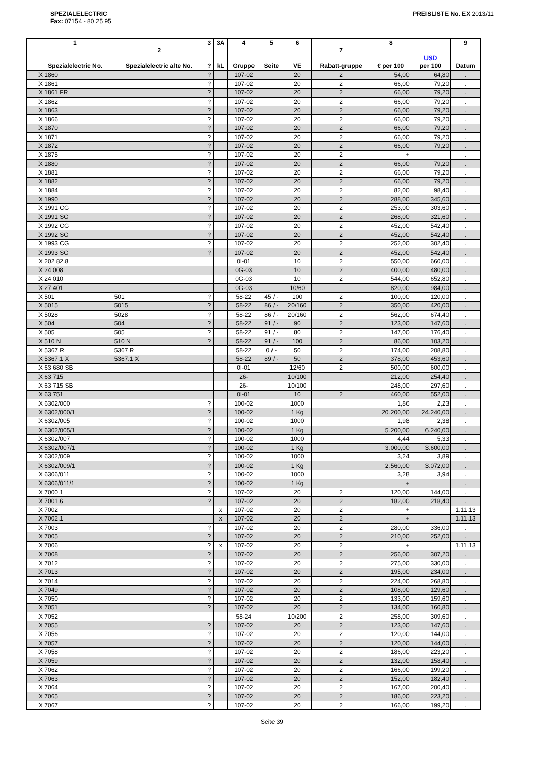SPEZIALELECTRIC
Fax: 07154 - 80 25 95
PREISLISTE No. EX 2013/11
| | 1 Spezialelectric No. | 2 Spezialelectric alte No. | 3 ? | 3A kL | 4 Gruppe | 5 Seite | 6 VE | 7 Rabatt-gruppe | 8 € per 100 | USD per 100 | 9 Datum |
| --- | --- | --- | --- | --- | --- | --- | --- | --- | --- | --- | --- |
| | X 1860 | | ? | | 107-02 | | 20 | 2 | 54,00 | 64,80 | . |
| | X 1861 | | ? | | 107-02 | | 20 | 2 | 66,00 | 79,20 | . |
| | X 1861 FR | | ? | | 107-02 | | 20 | 2 | 66,00 | 79,20 | . |
| | X 1862 | | ? | | 107-02 | | 20 | 2 | 66,00 | 79,20 | . |
| | X 1863 | | ? | | 107-02 | | 20 | 2 | 66,00 | 79,20 | . |
| | X 1866 | | ? | | 107-02 | | 20 | 2 | 66,00 | 79,20 | . |
| | X 1870 | | ? | | 107-02 | | 20 | 2 | 66,00 | 79,20 | . |
| | X 1871 | | ? | | 107-02 | | 20 | 2 | 66,00 | 79,20 | . |
| | X 1872 | | ? | | 107-02 | | 20 | 2 | 66,00 | 79,20 | . |
| | X 1875 | | ? | | 107-02 | | 20 | 2 | + | | . |
| | X 1880 | | ? | | 107-02 | | 20 | 2 | 66,00 | 79,20 | . |
| | X 1881 | | ? | | 107-02 | | 20 | 2 | 66,00 | 79,20 | . |
| | X 1882 | | ? | | 107-02 | | 20 | 2 | 66,00 | 79,20 | . |
| | X 1884 | | ? | | 107-02 | | 20 | 2 | 82,00 | 98,40 | . |
| | X 1990 | | ? | | 107-02 | | 20 | 2 | 288,00 | 345,60 | . |
| | X 1991 CG | | ? | | 107-02 | | 20 | 2 | 253,00 | 303,60 | . |
| | X 1991 SG | | ? | | 107-02 | | 20 | 2 | 268,00 | 321,60 | . |
| | X 1992 CG | | ? | | 107-02 | | 20 | 2 | 452,00 | 542,40 | . |
| | X 1992 SG | | ? | | 107-02 | | 20 | 2 | 452,00 | 542,40 | . |
| | X 1993 CG | | ? | | 107-02 | | 20 | 2 | 252,00 | 302,40 | . |
| | X 1993 SG | | ? | | 107-02 | | 20 | 2 | 452,00 | 542,40 | . |
| | X 202 82.8 | | | | 0I-01 | | 10 | 2 | 550,00 | 660,00 | . |
| | X 24 008 | | | | 0G-03 | | 10 | 2 | 400,00 | 480,00 | . |
| | X 24 010 | | | | 0G-03 | | 10 | 2 | 544,00 | 652,80 | . |
| | X 27 401 | | | | 0G-03 | | 10/60 | | 820,00 | 984,00 | . |
| | X 501 | 501 | ? | | 58-22 | 45 / - | 100 | 2 | 100,00 | 120,00 | . |
| | X 5015 | 5015 | ? | | 58-22 | 86 / - | 20/160 | 2 | 350,00 | 420,00 | . |
| | X 5028 | 5028 | ? | | 58-22 | 86 / - | 20/160 | 2 | 562,00 | 674,40 | . |
| | X 504 | 504 | ? | | 58-22 | 91 / - | 90 | 2 | 123,00 | 147,60 | . |
| | X 505 | 505 | ? | | 58-22 | 91 / - | 80 | 2 | 147,00 | 176,40 | . |
| | X 510 N | 510 N | ? | | 58-22 | 91 / - | 100 | 2 | 86,00 | 103,20 | . |
| | X 5367 R | 5367 R | | | 58-22 | 0 / - | 50 | 2 | 174,00 | 208,80 | . |
| | X 5367.1 X | 5367.1 X | | | 58-22 | 89 / - | 50 | 2 | 378,00 | 453,60 | . |
| | X 63 680 SB | | | | 0I-01 | | 12/60 | 2 | 500,00 | 600,00 | . |
| | X 63 715 | | | | 26- | | 10/100 | | 212,00 | 254,40 | . |
| | X 63 715 SB | | | | 26- | | 10/100 | | 248,00 | 297,60 | . |
| | X 63 751 | | | | 0I-01 | | 10 | 2 | 460,00 | 552,00 | . |
| | X 6302/000 | | ? | | 100-02 | | 1000 | | 1,86 | 2,23 | . |
| | X 6302/000/1 | | ? | | 100-02 | | 1 Kg | | 20.200,00 | 24.240,00 | . |
| | X 6302/005 | | ? | | 100-02 | | 1000 | | 1,98 | 2,38 | . |
| | X 6302/005/1 | | ? | | 100-02 | | 1 Kg | | 5.200,00 | 6.240,00 | . |
| | X 6302/007 | | ? | | 100-02 | | 1000 | | 4,44 | 5,33 | . |
| | X 6302/007/1 | | ? | | 100-02 | | 1 Kg | | 3.000,00 | 3.600,00 | . |
| | X 6302/009 | | ? | | 100-02 | | 1000 | | 3,24 | 3,89 | . |
| | X 6302/009/1 | | ? | | 100-02 | | 1 Kg | | 2.560,00 | 3.072,00 | . |
| | X 6306/011 | | ? | | 100-02 | | 1000 | | 3,28 | 3,94 | . |
| | X 6306/011/1 | | ? | | 100-02 | | 1 Kg | | + | | . |
| | X 7000.1 | | ? | | 107-02 | | 20 | 2 | 120,00 | 144,00 | . |
| | X 7001.6 | | ? | | 107-02 | | 20 | 2 | 182,00 | 218,40 | . |
| | X 7002 | | | x | 107-02 | | 20 | 2 | + | | 1.11.13 |
| | X 7002.1 | | | x | 107-02 | | 20 | 2 | + | | 1.11.13 |
| | X 7003 | | ? | | 107-02 | | 20 | 2 | 280,00 | 336,00 | . |
| | X 7005 | | ? | | 107-02 | | 20 | 2 | 210,00 | 252,00 | . |
| | X 7006 | | ? | x | 107-02 | | 20 | 2 | + | | 1.11.13 |
| | X 7008 | | ? | | 107-02 | | 20 | 2 | 256,00 | 307,20 | . |
| | X 7012 | | ? | | 107-02 | | 20 | 2 | 275,00 | 330,00 | . |
| | X 7013 | | ? | | 107-02 | | 20 | 2 | 195,00 | 234,00 | . |
| | X 7014 | | ? | | 107-02 | | 20 | 2 | 224,00 | 268,80 | . |
| | X 7049 | | ? | | 107-02 | | 20 | 2 | 108,00 | 129,60 | . |
| | X 7050 | | ? | | 107-02 | | 20 | 2 | 133,00 | 159,60 | . |
| | X 7051 | | ? | | 107-02 | | 20 | 2 | 134,00 | 160,80 | . |
| | X 7052 | | | | 58-24 | | 10/200 | 2 | 258,00 | 309,60 | . |
| | X 7055 | | ? | | 107-02 | | 20 | 2 | 123,00 | 147,60 | . |
| | X 7056 | | ? | | 107-02 | | 20 | 2 | 120,00 | 144,00 | . |
| | X 7057 | | ? | | 107-02 | | 20 | 2 | 120,00 | 144,00 | . |
| | X 7058 | | ? | | 107-02 | | 20 | 2 | 186,00 | 223,20 | . |
| | X 7059 | | ? | | 107-02 | | 20 | 2 | 132,00 | 158,40 | . |
| | X 7062 | | ? | | 107-02 | | 20 | 2 | 166,00 | 199,20 | . |
| | X 7063 | | ? | | 107-02 | | 20 | 2 | 152,00 | 182,40 | . |
| | X 7064 | | ? | | 107-02 | | 20 | 2 | 167,00 | 200,40 | . |
| | X 7065 | | ? | | 107-02 | | 20 | 2 | 186,00 | 223,20 | . |
| | X 7067 | | ? | | 107-02 | | 20 | 2 | 166,00 | 199,20 | . |
Seite 39